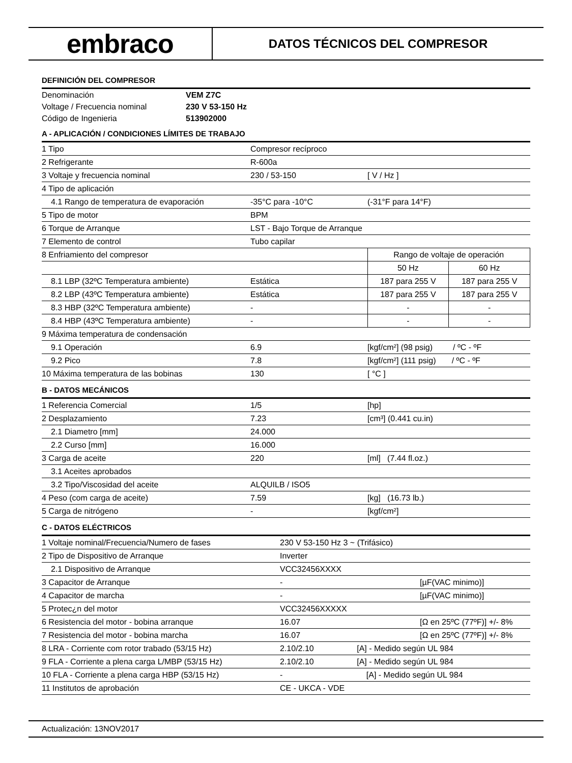embraco
DATOS TÉCNICOS DEL COMPRESOR
DEFINICIÓN DEL COMPRESOR
| Denominación | VEM Z7C |
| Voltage / Frecuencia nominal | 230 V 53-150 Hz |
| Código de Ingenieria | 513902000 |
A - APLICACIÓN / CONDICIONES LÍMITES DE TRABAJO
| 1 Tipo | Compresor recíproco | | |
| 2 Refrigerante | R-600a | | |
| 3 Voltaje y frecuencia nominal | 230 / 53-150 | [ V / Hz ] | |
| 4 Tipo de aplicación | | | |
| 4.1 Rango de temperatura de evaporación | -35°C para -10°C | (-31°F para 14°F) | |
| 5 Tipo de motor | BPM | | |
| 6 Torque de Arranque | LST - Bajo Torque de Arranque | | |
| 7 Elemento de control | Tubo capilar | | |
| 8 Enfriamiento del compresor | | Rango de voltaje de operación | |
| | | 50 Hz | 60 Hz |
| 8.1 LBP (32ºC Temperatura ambiente) | Estática | 187 para 255 V | 187 para 255 V |
| 8.2 LBP (43ºC Temperatura ambiente) | Estática | 187 para 255 V | 187 para 255 V |
| 8.3 HBP (32ºC Temperatura ambiente) | - | - | - |
| 8.4 HBP (43ºC Temperatura ambiente) | - | - | - |
| 9 Máxima temperatura de condensación | | | |
| 9.1 Operación | 6.9 | [kgf/cm²] (98 psig) / ºC - ºF | |
| 9.2 Pico | 7.8 | [kgf/cm²] (111 psig) / ºC - ºF | |
| 10 Máxima temperatura de las bobinas | 130 | [ °C ] | |
B - DATOS MECÁNICOS
| 1 Referencia Comercial | 1/5 | [hp] |
| 2 Desplazamiento | 7.23 | [cm³] (0.441 cu.in) |
| 2.1 Diametro [mm] | 24.000 | |
| 2.2 Curso [mm] | 16.000 | |
| 3 Carga de aceite | 220 | [ml] (7.44 fl.oz.) |
| 3.1 Aceites aprobados | | |
| 3.2 Tipo/Viscosidad del aceite | ALQUILB / ISO5 | |
| 4 Peso (com carga de aceite) | 7.59 | [kg] (16.73 lb.) |
| 5 Carga de nitrógeno | - | [kgf/cm²] |
C - DATOS ELÉCTRICOS
| 1 Voltaje nominal/Frecuencia/Numero de fases | 230 V 53-150 Hz 3 ~ (Trifásico) | |
| 2 Tipo de Dispositivo de Arranque | Inverter | |
| 2.1 Dispositivo de Arranque | VCC32456XXXX | |
| 3 Capacitor de Arranque | - | [µF(VAC minimo)] |
| 4 Capacitor de marcha | - | [µF(VAC minimo)] |
| 5 Protec¿n del motor | VCC32456XXXXX | |
| 6 Resistencia del motor - bobina arranque | 16.07 | [Ω en 25ºC (77ºF)] +/- 8% |
| 7 Resistencia del motor - bobina marcha | 16.07 | [Ω en 25ºC (77ºF)] +/- 8% |
| 8 LRA - Corriente com rotor trabado (53/15 Hz) | 2.10/2.10 [A] - Medido según UL 984 | |
| 9 FLA - Corriente a plena carga L/MBP (53/15 Hz) | 2.10/2.10 [A] - Medido según UL 984 | |
| 10 FLA - Corriente a plena carga HBP (53/15 Hz) | - [A] - Medido según UL 984 | |
| 11 Institutos de aprobación | CE - UKCA - VDE | |
Actualización: 13NOV2017